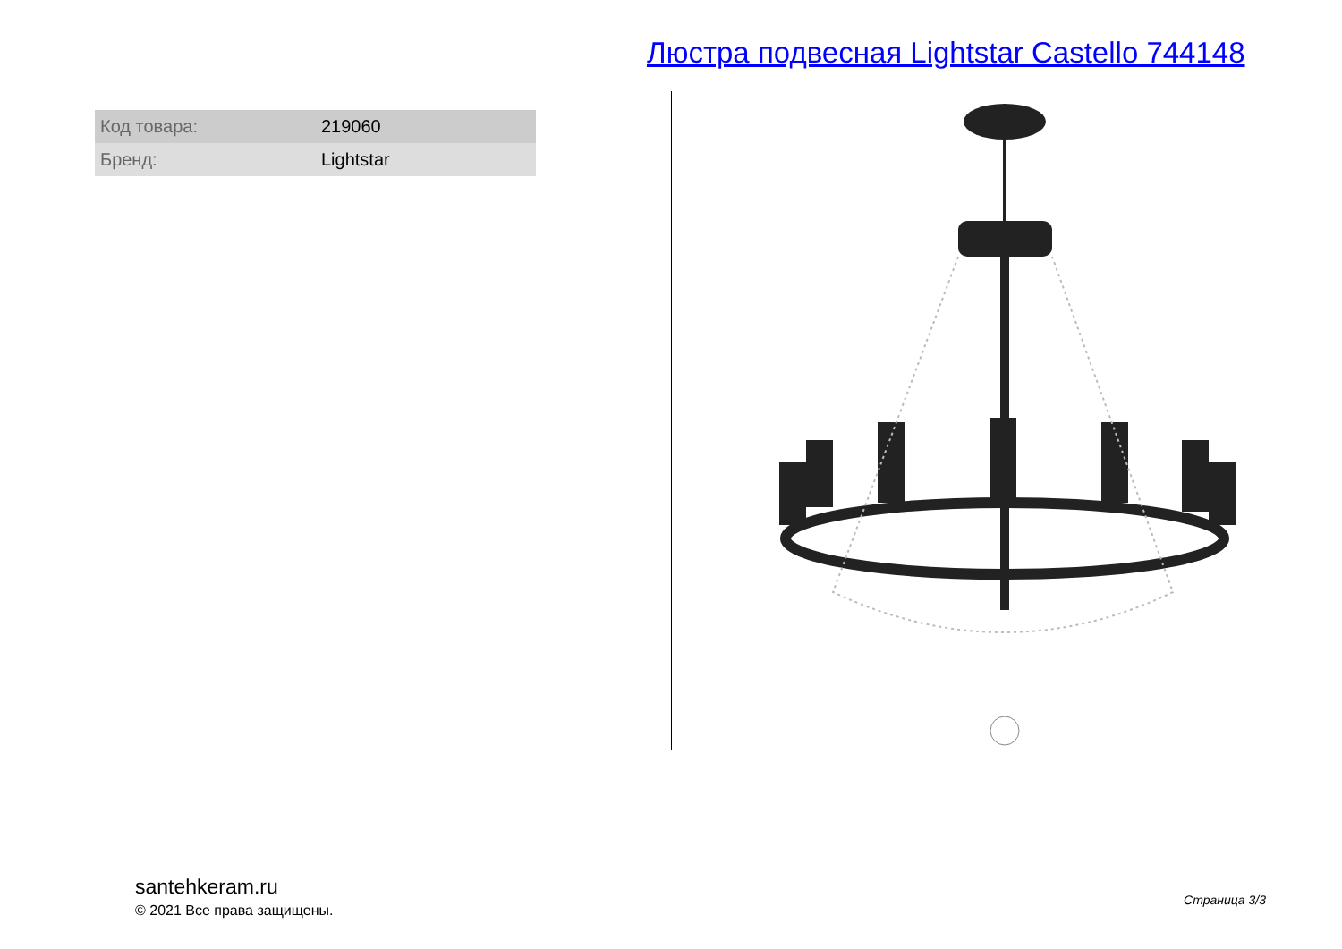Люстра подвесная Lightstar Castello 744148
| Код товара: | 219060 |
| Бренд: | Lightstar |
santehkeram.ru
© 2021 Все права защищены.
Страница 3/3